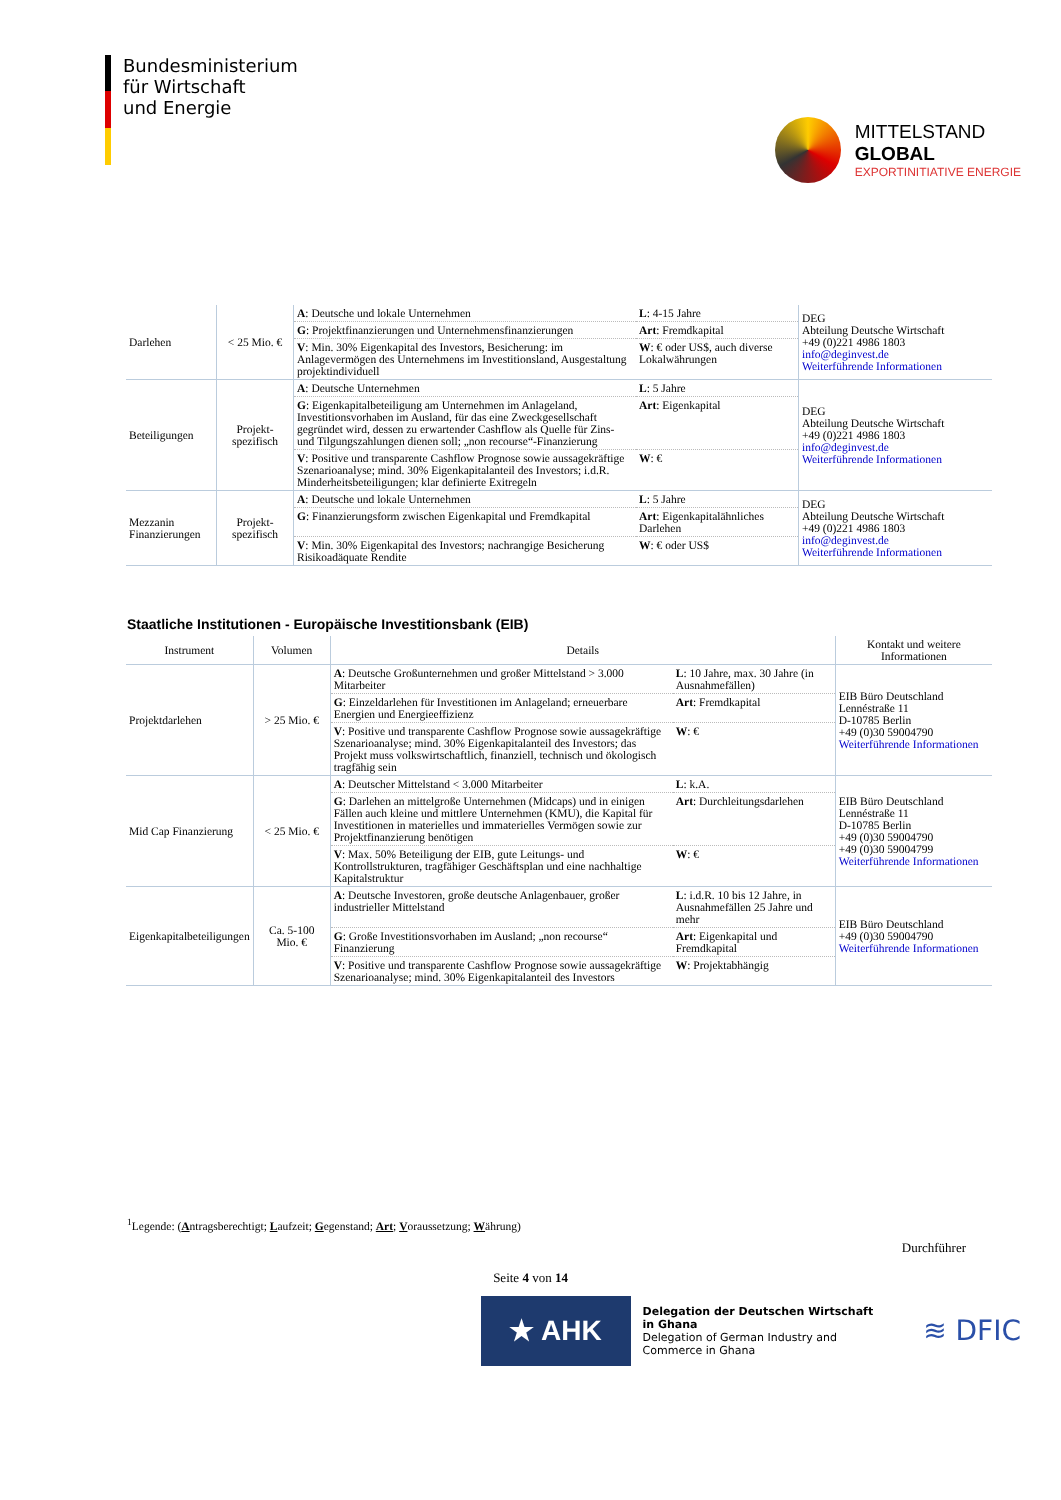Bundesministerium
für Wirtschaft
und Energie
MITTELSTAND
GLOBAL
EXPORTINITIATIVE ENERGIE
| Darlehen | < 25 Mio. € | A : Deutsche und lokale Unternehmen | L : 4-15 Jahre | DEG Abteilung Deutsche Wirtschaft +49 (0)221 4986 1803 info@deginvest.de Weiterführende Informationen |
| | | G : Projektfinanzierungen und Unternehmensfinanzierungen | Art : Fremdkapital | |
| | | V : Min. 30% Eigenkapital des Investors, Besicherung: im Anlagevermögen des Unternehmens im Investitionsland, Ausgestaltung projektindividuell | W : € oder US$, auch diverse Lokalwährungen | |
| Beteiligungen | Projekt-spezifisch | A : Deutsche Unternehmen | L : 5 Jahre | DEG Abteilung Deutsche Wirtschaft +49 (0)221 4986 1803 info@deginvest.de Weiterführende Informationen |
| | | G : Eigenkapitalbeteiligung am Unternehmen im Anlageland, Investitionsvorhaben im Ausland, für das eine Zweckgesellschaft gegründet wird, dessen zu erwartender Cashflow als Quelle für Zins- und Tilgungszahlungen dienen soll; „non recourse“-Finanzierung | Art : Eigenkapital | |
| | | V : Positive und transparente Cashflow Prognose sowie aussagekräftige Szenarioanalyse; mind. 30% Eigenkapitalanteil des Investors; i.d.R. Minderheitsbeteiligungen; klar definierte Exitregeln | W : € | |
| Mezzanin Finanzierungen | Projekt-spezifisch | A : Deutsche und lokale Unternehmen | L : 5 Jahre | DEG Abteilung Deutsche Wirtschaft +49 (0)221 4986 1803 info@deginvest.de Weiterführende Informationen |
| | | G : Finanzierungsform zwischen Eigenkapital und Fremdkapital | Art : Eigenkapitalähnliches Darlehen | |
| | | V : Min. 30% Eigenkapital des Investors; nachrangige Besicherung Risikoadäquate Rendite | W : € oder US$ | |
Staatliche Institutionen - Europäische Investitionsbank (EIB)
| Instrument | Volumen | Details | | Kontakt und weitere Informationen |
| --- | --- | --- | --- | --- |
| Projektdarlehen | > 25 Mio. € | A : Deutsche Großunternehmen und großer Mittelstand > 3.000 Mitarbeiter | L : 10 Jahre, max. 30 Jahre (in Ausnahmefällen) | EIB Büro Deutschland Lennéstraße 11 D-10785 Berlin +49 (0)30 59004790 Weiterführende Informationen |
| | | G : Einzeldarlehen für Investitionen im Anlageland; erneuerbare Energien und Energieeffizienz | Art : Fremdkapital | |
| | | V : Positive und transparente Cashflow Prognose sowie aussagekräftige Szenarioanalyse; mind. 30% Eigenkapitalanteil des Investors; das Projekt muss volkswirtschaftlich, finanziell, technisch und ökologisch tragfähig sein | W : € | |
| Mid Cap Finanzierung | < 25 Mio. € | A : Deutscher Mittelstand < 3.000 Mitarbeiter | L : k.A. | EIB Büro Deutschland Lennéstraße 11 D-10785 Berlin +49 (0)30 59004790 +49 (0)30 59004799 Weiterführende Informationen |
| | | G : Darlehen an mittelgroße Unternehmen (Midcaps) und in einigen Fällen auch kleine und mittlere Unternehmen (KMU), die Kapital für Investitionen in materielles und immaterielles Vermögen sowie zur Projektfinanzierung benötigen | Art : Durchleitungsdarlehen | |
| | | V : Max. 50% Beteiligung der EIB, gute Leitungs- und Kontrollstrukturen, tragfähiger Geschäftsplan und eine nachhaltige Kapitalstruktur | W : € | |
| Eigenkapitalbeteiligungen | Ca. 5-100 Mio. € | A : Deutsche Investoren, große deutsche Anlagenbauer, großer industrieller Mittelstand | L : i.d.R. 10 bis 12 Jahre, in Ausnahmefällen 25 Jahre und mehr | EIB Büro Deutschland +49 (0)30 59004790 Weiterführende Informationen |
| | | G : Große Investitionsvorhaben im Ausland; „non recourse“ Finanzierung | Art : Eigenkapital und Fremdkapital | |
| | | V : Positive und transparente Cashflow Prognose sowie aussagekräftige Szenarioanalyse; mind. 30% Eigenkapitalanteil des Investors | W : Projektabhängig | |
<sup>1</sup> Legende: (Antragsberechtigt; Laufzeit; Gegenstand; Art; Voraussetzung; Währung)
Durchführer
Seite 4 von 14
★ AHK
Delegation der Deutschen Wirtschaft
in Ghana
Delegation of German Industry and
Commerce in Ghana
≋ DFIC